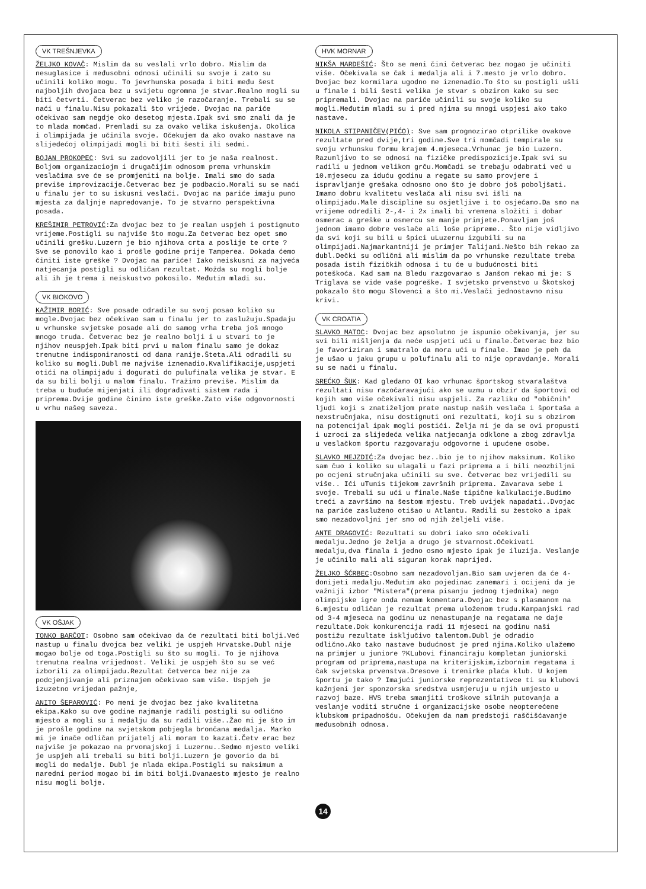VK TREŠNJEVKA
ŽELJKO KOVAČ: Mislim da su veslali vrlo dobro. Mislim da nesuglasice i međusobni odnosi učinili su svoje i zato su učinili koliko mogu. To jevrhunska posada i biti među šest najboljih dvojaca bez u svijetu ogromna je stvar.Realno mogli su biti četvrti. Četverac bez veliko je razočaranje. Trebali su se naći u finalu.Nisu pokazali što vrijede. Dvojac na pariće očekivao sam negdje oko desetog mjesta.Ipak svi smo znali da je to mlada momčad. Premladi su za ovako velika iskušenja. Okolica i olimpijada je učinila svoje. Očekujem da ako ovako nastave na slijedećoj olimpijadi mogli bi biti šesti ili sedmi.
BOJAN PROKOPEC: Svi su zadovoljili jer to je naša realnost. Boljom organizaciojm i drugačijim odnosom prema vrhunskim veslačima sve će se promjeniti na bolje. Imali smo do sada previše improvizacije.Četverac bez je podbacio.Morali su se naći u finalu jer to su iskusni veslači. Dvojac na pariće imaju puno mjesta za daljnje napredovanje. To je stvarno perspektivna posada.
KREŠIMIR PETROVIĆ:Za dvojac bez to je realan uspjeh i postignuto vrijeme.Postigli su najviše što mogu.Za četverac bez opet smo učinili grešku.Luzern je bio njihova crta a poslije te crte ? Sve se ponovilo kao i prošle godine prije Tamperea. Dokada ćemo činiti iste greške ? Dvojac na pariće! Iako neiskusni za najveća natjecanja postigli su odličan rezultat. Možda su mogli bolje ali ih je trema i neiskustvo pokosilo. Međutim mladi su.
VK BIOKOVO
KAŽIMIR BORIĆ: Sve posade odradile su svoj posao koliko su mogle.Dvojac bez očekivao sam u finalu jer to zaslužuju.Spadaju u vrhunske svjetske posade ali do samog vrha treba još mnogo mnogo truda. Četverac bez je realno bolji i u stvari to je njihov neuspjeh.Ipak biti prvi u malom finalu samo je dokaz trenutne indisponiranosti od dana ranije.Šteta.Ali odradili su koliko su mogli.Dubl me najviše iznenadio.Kvalifikacije,uspjeti otići na olimpijadu i dogurati do pulufinala velika je stvar. E da su bili bolji u malom finalu. Tražimo previše. Mislim da treba u buduće mijenjati ili dograđivati sistem rada i priprema.Dvije godine činimo iste greške.Zato više odgovornosti u vrhu našeg saveza.
VK OŠJAK
TONKO BARČOT: Osobno sam očekivao da će rezultati biti bolji.Već nastup u finalu dvojca bez veliki je uspjeh Hrvatske.Dubl nije mogao bolje od toga.Postigli su što su mogli. To je njihova trenutna realna vrijednost. Veliki je uspjeh što su se već izborili za olimpijadu.Rezultat četverca bez nije za podcjenjivanje ali priznajem očekivao sam više. Uspjeh je izuzetno vrijedan pažnje,
ANITO ŠEPAROVIĆ: Po meni je dvojac bez jako kvalitetna ekipa.Kako su ove godine najmanje radili postigli su odlično mjesto a mogli su i medalju da su radili više..Žao mi je što im je prošle godine na svjetskom pobjegla brončana medalja. Marko mi je inače odličan prijatelj ali moram to kazati.Četv erac bez najviše je pokazao na prvomajskoj i Luzernu..Sedmo mjesto veliki je uspjeh ali trebali su biti bolji.Luzern je govorio da bi mogli do medalje. Dubl je mlada ekipa.Postigli su maksimum a naredni period mogao bi im biti bolji.Dvanaesto mjesto je realno nisu mogli bolje.
HVK MORNAR
NIKŠA MARDEŠIĆ: Što se meni čini četverac bez mogao je učiniti više. Očekivala se čak i medalja ali i 7.mesto je vrlo dobro. Dvojac bez kormilara ugodno me iznenadio.To što su postigli ušli u finale i bili šesti velika je stvar s obzirom kako su sec pripremali. Dvojac na pariće učinili su svoje koliko su mogli.Međutim mladi su i pred njima su mnogi uspjesi ako tako nastave.
NIKOLA STIPANIČEV(PIĆO): Sve sam prognozirao otprilike ovakove rezultate pred dvije,tri godine.Sve tri momčadi tempirale su svoju vrhunsku formu krajem 4.mjeseca.Vrhunac je bio Luzern. Razumljivo to se odnosi na fizičke predispozicije.Ipak svi su radili u jednom velikom grču.Momčadi se trebaju odabrati već u 10.mjesecu za iduću godinu a regate su samo provjere i ispravljanje grešaka odnosno ono što je dobro još poboljšati. Imamo dobru kvalitetu veslača ali nisu svi išli na olimpijadu.Male discipline su osjetljive i to osjećamo.Da smo na vrijeme odredili 2-,4- i 2x imali bi vremena složiti i dobar osmerac a greške u osmercu se manje primjete.Ponavljam još jednom imamo dobre veslače ali loše pripreme.. Što nije vidljivo da svi koji su bili u špici uLuzernu izgubili su na olimpijadi.Najmarkantniji je primjer Talijani.Nešto bih rekao za dubl.Dečki su odlični ali mislim da po vrhunske rezultate treba posada istih fizičkih odnosa i tu će u budućnosti biti poteškoća. Kad sam na Bledu razgovarao s Janšom rekao mi je: S Triglava se vide vaše pogreške. I svjetsko prvenstvo u Škotskoj pokazalo što mogu Slovenci a što mi.Veslači jednostavno nisu krivi.
VK CROATIA
SLAVKO MATOC: Dvojac bez apsolutno je ispunio očekivanja, jer su svi bili mišljenja da neće uspjeti ući u finale.Četverac bez bio je favoriziran i smatralo da mora ući u finale. Imao je peh da je ušao u jaku grupu u polufinalu ali to nije opravdanje. Morali su se naći u finalu.
SREĆKO ŠUK: Kad gledamo OI kao vrhunac športskog stvaralaštva rezultati nisu razočaravajući ako se uzmu u obzir da športovi od kojih smo više očekivali nisu uspjeli. Za razliku od "običnih" ljudi koji s znatiželjom prate nastup naših veslača i športaša a nexstručnjaka, nisu dostignuti oni rezultati, koji su s obzirom na potencijal ipak mogli postići. Želja mi je da se ovi propusti i uzroci za slijedeća velika natjecanja odklone a zbog zdravlja u veslačkom športu razgovaraju odgovorne i upućene osobe.
SLAVKO MEJZDIĆ:Za dvojac bez..bio je to njihov maksimum. Koliko sam čuo i koliko su ulagali u fazi priprema a i bili neozbiljni po ocjeni stručnjaka učinili su sve. Četverac bez vrijedili su više.. Ići uTunis tijekom završnih priprema. Zavarava sebe i svoje. Trebali su ući u finale.Naše tipične kalkulacije.Budimo treći a završimo na šestom mjestu. Treb uvijek napadati..Dvojac na pariće zasluženo otišao u Atlantu. Radili su žestoko a ipak smo nezadovoljni jer smo od njih željeli više.
ANTE DRAGOVIĆ: Rezultati su dobri iako smo očekivali medalju.Jedno je želja a drugo je stvarnost.Očekivati medalju,dva finala i jedno osmo mjesto ipak je iluzija. Veslanje je učinilo mali ali siguran korak naprijed.
ŽELJKO ŠĆRBEC:Osobno sam nezadovoljan.Bio sam uvjeren da će 4- donijeti medalju.Međutim ako pojedinac zanemari i ocijeni da je važniji izbor "Mistera"(prema pisanju jednog tjednika) nego olimpijske igre onda nemam komentara.Dvojac bez s plasmanom na 6.mjestu odličan je rezultat prema uloženom trudu.Kampanjski rad od 3-4 mjeseca na godinu uz nenastupanje na regatama ne daje rezultate.Dok konkurencija radi 11 mjeseci na godinu naši postižu rezultate isključivo talentom.Dubl je odradio odlično.Ako tako nastave budućnost je pred njima.Koliko ulažemo na primjer u juniore ?KLubovi financiraju kompletan juniorski program od priprema,nastupa na kriterijskim,izbornim regatama i čak svjetska prvenstva.Dresove i trenirke plaća klub. U kojem športu je tako ? Imajući juniorske reprezentativce ti su klubovi kažnjeni jer sponzorska sredstva usmjeruju u njih umjesto u razvoj baze. HVS treba smanjiti troškove silnih putovanja a veslanje voditi stručne i organizacijske osobe neopterećene klubskom pripadnošću. Očekujem da nam predstoji raščišćavanje međusobnih odnosa.
14